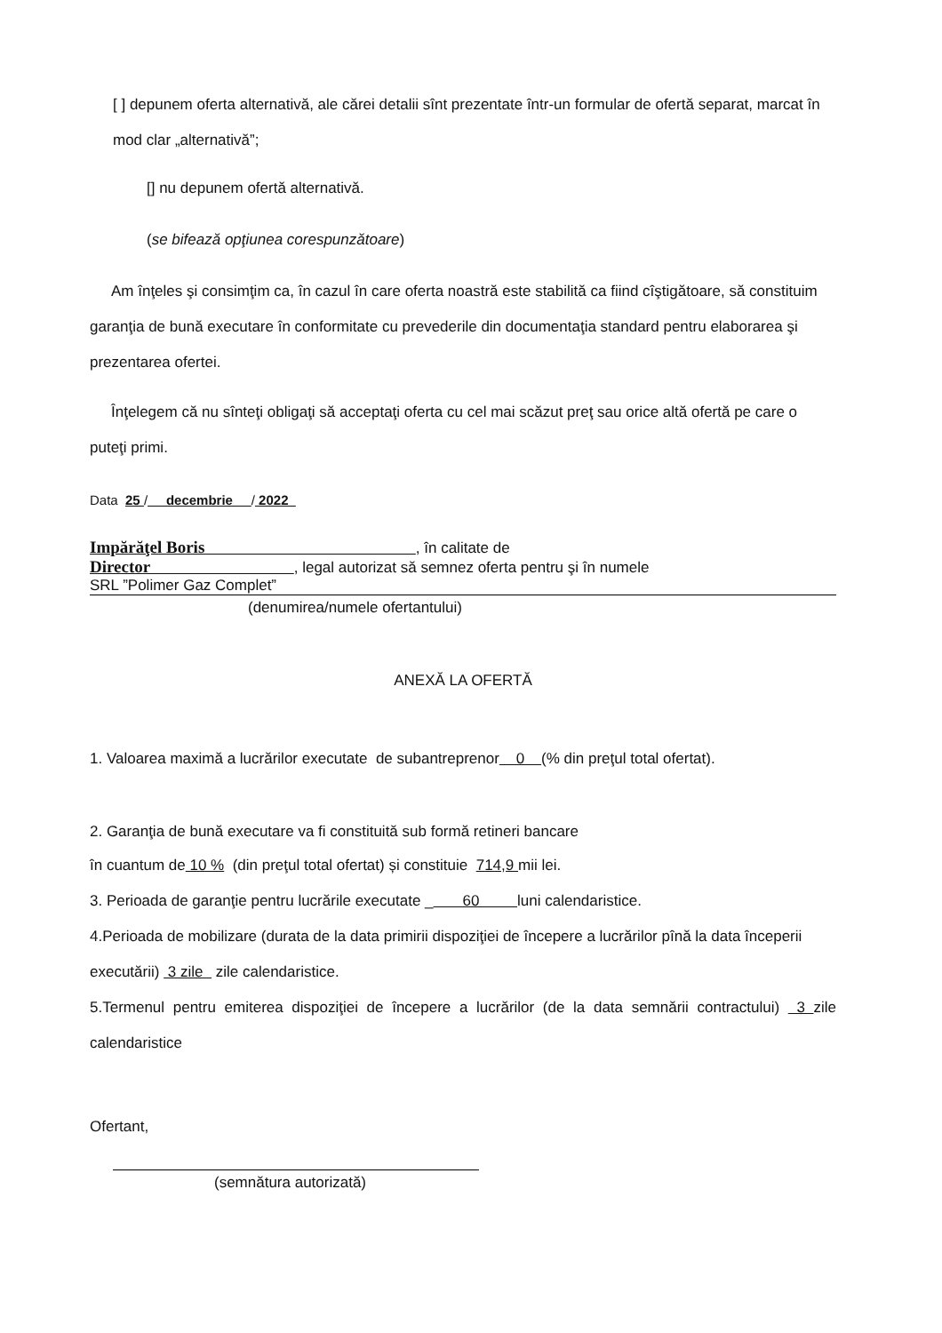[ ] depunem oferta alternativă, ale cărei detalii sînt prezentate într-un formular de ofertă separat, marcat în mod clar „alternativă”;
[] nu depunem ofertă alternativă.
(se bifează opţiunea corespunzătoare)
Am înţeles şi consimţim ca, în cazul în care oferta noastră este stabilită ca fiind cîştigătoare, să constituim garanţia de bună executare în conformitate cu prevederile din documentaţia standard pentru elaborarea şi prezentarea ofertei.
Înţelegem că nu sînteţi obligaţi să acceptaţi oferta cu cel mai scăzut preţ sau orice altă ofertă pe care o puteţi primi.
Data 25 / decembrie / 2022
Impărăţel Boris , în calitate de
Director , legal autorizat să semnez oferta pentru şi în numele
SRL ”Polimer Gaz Complet”
(denumirea/numele ofertantului)
ANEXĂ LA OFERTĂ
1. Valoarea maximă a lucrărilor executate de subantreprenor 0 (% din preţul total ofertat).
2. Garanţia de bună executare va fi constituită sub formă retineri bancare
în cuantum de 10 % (din preţul total ofertat) și constituie 714,9 mii lei.
3. Perioada de garanţie pentru lucrările executate _ 60 luni calendaristice.
4.Perioada de mobilizare (durata de la data primirii dispoziţiei de începere a lucrărilor pînă la data începerii executării) 3 zile zile calendaristice.
5.Termenul pentru emiterea dispoziţiei de începere a lucrărilor (de la data semnării contractului) 3 zile calendaristice
Ofertant,
(semnătura autorizată)